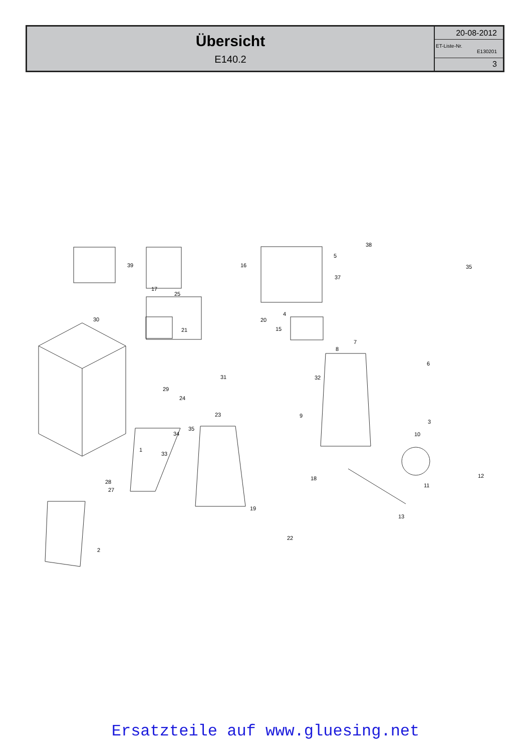| Übersicht E140.2 | 20-08-2012 |
| | ET-Liste-Nr. E130201 |
| | 3 |
39
17
25
21
16
20
4
15
30
38
5
37
35
8
7
6
31
29
24
32
9
23
35
34
33
1
3
10
28
27
18
12
11
19
13
22
2
Ersatzteile auf www.gluesing.net